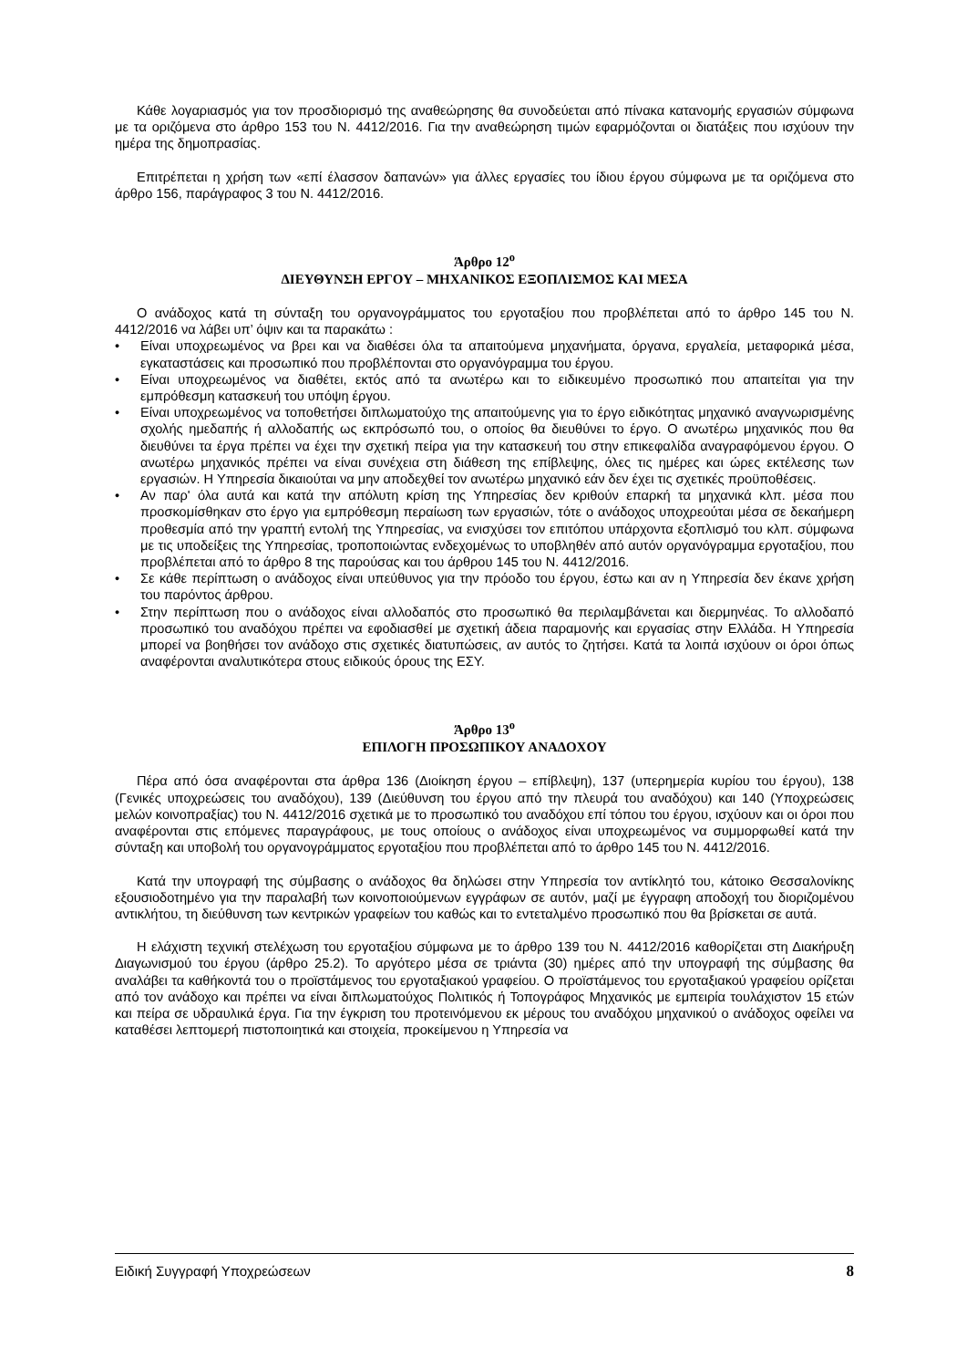Κάθε λογαριασμός για τον προσδιορισμό της αναθεώρησης θα συνοδεύεται από πίνακα κατανομής εργασιών σύμφωνα με τα οριζόμενα στο άρθρο 153 του Ν. 4412/2016. Για την αναθεώρηση τιμών εφαρμόζονται οι διατάξεις που ισχύουν την ημέρα της δημοπρασίας.
Επιτρέπεται η χρήση των «επί έλασσον δαπανών» για άλλες εργασίες του ίδιου έργου σύμφωνα με τα οριζόμενα στο άρθρο 156, παράγραφος 3 του Ν. 4412/2016.
Άρθρο 12<sup>ο</sup>
ΔΙΕΥΘΥΝΣΗ ΕΡΓΟΥ – ΜΗΧΑΝΙΚΟΣ ΕΞΟΠΛΙΣΜΟΣ ΚΑΙ ΜΕΣΑ
Ο ανάδοχος κατά τη σύνταξη του οργανογράμματος του εργοταξίου που προβλέπεται από το άρθρο 145 του Ν. 4412/2016 να λάβει υπ’ όψιν και τα παρακάτω :
• Είναι υποχρεωμένος να βρει και να διαθέσει όλα τα απαιτούμενα μηχανήματα, όργανα, εργαλεία, μεταφορικά μέσα, εγκαταστάσεις και προσωπικό που προβλέπονται στο οργανόγραμμα του έργου.
• Είναι υποχρεωμένος να διαθέτει, εκτός από τα ανωτέρω και το ειδικευμένο προσωπικό που απαιτείται για την εμπρόθεσμη κατασκευή του υπόψη έργου.
• Είναι υποχρεωμένος να τοποθετήσει διπλωματούχο της απαιτούμενης για το έργο ειδικότητας μηχανικό αναγνωρισμένης σχολής ημεδαπής ή αλλοδαπής ως εκπρόσωπό του, ο οποίος θα διευθύνει το έργο. Ο ανωτέρω μηχανικός που θα διευθύνει τα έργα πρέπει να έχει την σχετική πείρα για την κατασκευή του στην επικεφαλίδα αναγραφόμενου έργου. Ο ανωτέρω μηχανικός πρέπει να είναι συνέχεια στη διάθεση της επίβλεψης, όλες τις ημέρες και ώρες εκτέλεσης των εργασιών. Η Υπηρεσία δικαιούται να μην αποδεχθεί τον ανωτέρω μηχανικό εάν δεν έχει τις σχετικές προϋποθέσεις.
• Αν παρ' όλα αυτά και κατά την απόλυτη κρίση της Υπηρεσίας δεν κριθούν επαρκή τα μηχανικά κλπ. μέσα που προσκομίσθηκαν στο έργο για εμπρόθεσμη περαίωση των εργασιών, τότε ο ανάδοχος υποχρεούται μέσα σε δεκαήμερη προθεσμία από την γραπτή εντολή της Υπηρεσίας, να ενισχύσει τον επιτόπου υπάρχοντα εξοπλισμό του κλπ. σύμφωνα με τις υποδείξεις της Υπηρεσίας, τροποποιώντας ενδεχομένως το υποβληθέν από αυτόν οργανόγραμμα εργοταξίου, που προβλέπεται από το άρθρο 8 της παρούσας και του άρθρου 145 του Ν. 4412/2016.
• Σε κάθε περίπτωση ο ανάδοχος είναι υπεύθυνος για την πρόοδο του έργου, έστω και αν η Υπηρεσία δεν έκανε χρήση του παρόντος άρθρου.
• Στην περίπτωση που ο ανάδοχος είναι αλλοδαπός στο προσωπικό θα περιλαμβάνεται και διερμηνέας. Το αλλοδαπό προσωπικό του αναδόχου πρέπει να εφοδιασθεί με σχετική άδεια παραμονής και εργασίας στην Ελλάδα. Η Υπηρεσία μπορεί να βοηθήσει τον ανάδοχο στις σχετικές διατυπώσεις, αν αυτός το ζητήσει. Κατά τα λοιπά ισχύουν οι όροι όπως αναφέρονται αναλυτικότερα στους ειδικούς όρους της ΕΣΥ.
Άρθρο 13<sup>ο</sup>
ΕΠΙΛΟΓΗ ΠΡΟΣΩΠΙΚΟΥ ΑΝΑΔΟΧΟΥ
Πέρα από όσα αναφέρονται στα άρθρα 136 (Διοίκηση έργου – επίβλεψη), 137 (υπερημερία κυρίου του έργου), 138 (Γενικές υποχρεώσεις του αναδόχου), 139 (Διεύθυνση του έργου από την πλευρά του αναδόχου) και 140 (Υποχρεώσεις μελών κοινοπραξίας) του Ν. 4412/2016 σχετικά με το προσωπικό του αναδόχου επί τόπου του έργου, ισχύουν και οι όροι που αναφέρονται στις επόμενες παραγράφους, με τους οποίους ο ανάδοχος είναι υποχρεωμένος να συμμορφωθεί κατά την σύνταξη και υποβολή του οργανογράμματος εργοταξίου που προβλέπεται από το άρθρο 145 του Ν. 4412/2016.
Κατά την υπογραφή της σύμβασης ο ανάδοχος θα δηλώσει στην Υπηρεσία τον αντίκλητό του, κάτοικο Θεσσαλονίκης εξουσιοδοτημένο για την παραλαβή των κοινοποιούμενων εγγράφων σε αυτόν, μαζί με έγγραφη αποδοχή του διοριζομένου αντικλήτου, τη διεύθυνση των κεντρικών γραφείων του καθώς και το εντεταλμένο προσωπικό που θα βρίσκεται σε αυτά.
Η ελάχιστη τεχνική στελέχωση του εργοταξίου σύμφωνα με το άρθρο 139 του Ν. 4412/2016 καθορίζεται στη Διακήρυξη Διαγωνισμού του έργου (άρθρο 25.2). Το αργότερο μέσα σε τριάντα (30) ημέρες από την υπογραφή της σύμβασης θα αναλάβει τα καθήκοντά του ο προϊστάμενος του εργοταξιακού γραφείου. Ο προϊστάμενος του εργοταξιακού γραφείου ορίζεται από τον ανάδοχο και πρέπει να είναι διπλωματούχος Πολιτικός ή Τοπογράφος Μηχανικός με εμπειρία τουλάχιστον 15 ετών και πείρα σε υδραυλικά έργα. Για την έγκριση του προτεινόμενου εκ μέρους του αναδόχου μηχανικού ο ανάδοχος οφείλει να καταθέσει λεπτομερή πιστοποιητικά και στοιχεία, προκείμενου η Υπηρεσία να
Ειδική Συγγραφή Υποχρεώσεων 8